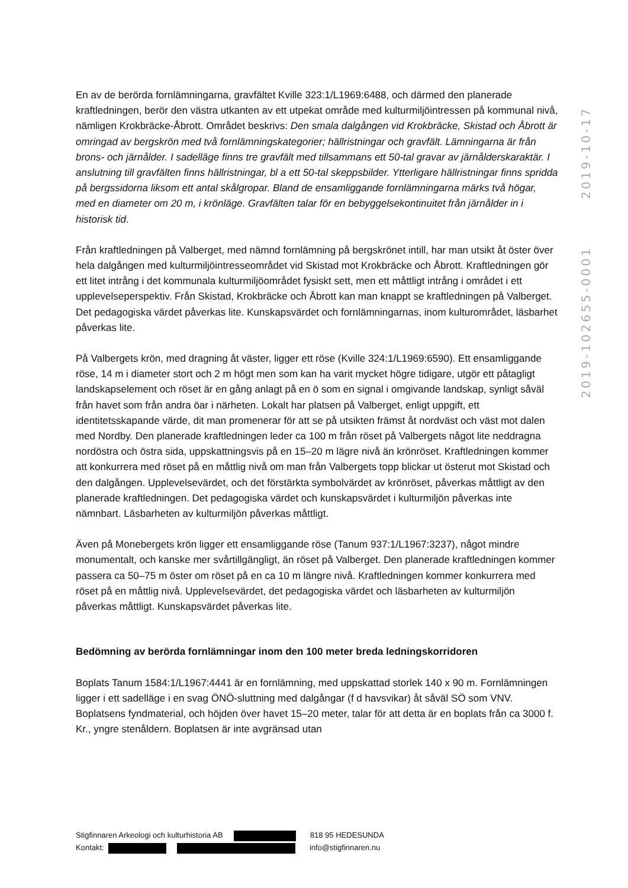2019-10-17
2019-102655-0001
En av de berörda fornlämningarna, gravfältet Kville 323:1/L1969:6488, och därmed den planerade kraftledningen, berör den västra utkanten av ett utpekat område med kulturmiljöintressen på kommunal nivå, nämligen Krokbräcke-Åbrott. Området beskrivs: Den smala dalgången vid Krokbräcke, Skistad och Åbrott är omringad av bergskrön med två fornlämningskategorier; hällristningar och gravfält. Lämningarna är från brons- och järnålder. I sadelläge finns tre gravfält med tillsammans ett 50-tal gravar av järnålderskaraktär. I anslutning till gravfälten finns hällristningar, bl a ett 50-tal skeppsbilder. Ytterligare hällristningar finns spridda på bergssidorna liksom ett antal skålgropar. Bland de ensamliggande fornlämningarna märks två högar, med en diameter om 20 m, i krönläge. Gravfälten talar för en bebyggelsekontinuitet från järnålder in i historisk tid.
Från kraftledningen på Valberget, med nämnd fornlämning på bergskrönet intill, har man utsikt åt öster över hela dalgången med kulturmiljöintresseområdet vid Skistad mot Krokbräcke och Åbrott. Kraftledningen gör ett litet intrång i det kommunala kulturmiljöområdet fysiskt sett, men ett måttligt intrång i området i ett upplevelseperspektiv. Från Skistad, Krokbräcke och Åbrott kan man knappt se kraftledningen på Valberget. Det pedagogiska värdet påverkas lite. Kunskapsvärdet och fornlämningarnas, inom kulturområdet, läsbarhet påverkas lite.
På Valbergets krön, med dragning åt väster, ligger ett röse (Kville 324:1/L1969:6590). Ett ensamliggande röse, 14 m i diameter stort och 2 m högt men som kan ha varit mycket högre tidigare, utgör ett påtagligt landskapselement och röset är en gång anlagt på en ö som en signal i omgivande landskap, synligt såväl från havet som från andra öar i närheten. Lokalt har platsen på Valberget, enligt uppgift, ett identitetsskapande värde, dit man promenerar för att se på utsikten främst åt nordväst och väst mot dalen med Nordby. Den planerade kraftledningen leder ca 100 m från röset på Valbergets något lite neddragna nordöstra och östra sida, uppskattningsvis på en 15–20 m lägre nivå än krönröset. Kraftledningen kommer att konkurrera med röset på en måttlig nivå om man från Valbergets topp blickar ut österut mot Skistad och den dalgången. Upplevelsevärdet, och det förstärkta symbolvärdet av krönröset, påverkas måttligt av den planerade kraftledningen. Det pedagogiska värdet och kunskapsvärdet i kulturmiljön påverkas inte nämnbart. Läsbarheten av kulturmiljön påverkas måttligt.
Även på Monebergets krön ligger ett ensamliggande röse (Tanum 937:1/L1967:3237), något mindre monumentalt, och kanske mer svårtillgängligt, än röset på Valberget. Den planerade kraftledningen kommer passera ca 50–75 m öster om röset på en ca 10 m längre nivå. Kraftledningen kommer konkurrera med röset på en måttlig nivå. Upplevelsevärdet, det pedagogiska värdet och läsbarheten av kulturmiljön påverkas måttligt. Kunskapsvärdet påverkas lite.
Bedömning av berörda fornlämningar inom den 100 meter breda ledningskorridoren
Boplats Tanum 1584:1/L1967:4441 är en fornlämning, med uppskattad storlek 140 x 90 m. Fornlämningen ligger i ett sadelläge i en svag ÖNÖ-sluttning med dalgångar (f d havsvikar) åt såväl SÖ som VNV. Boplatsens fyndmaterial, och höjden över havet 15–20 meter, talar för att detta är en boplats från ca 3000 f. Kr., yngre stenåldern. Boplatsen är inte avgränsad utan
Stigfinnaren Arkeologi och kulturhistoria AB 818 95 HEDESUNDA
Kontakt: info@stigfinnaren.nu